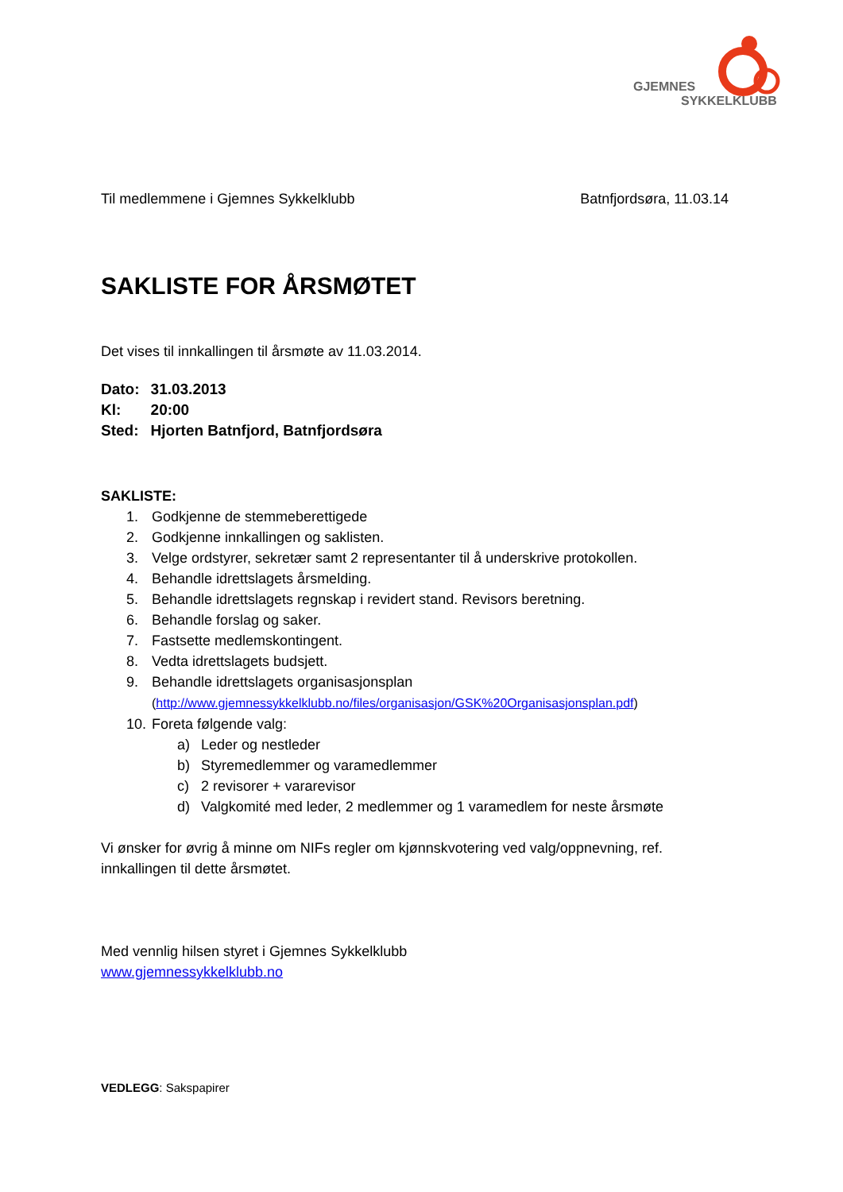GJEMNES
SYKKELKLUBB
Til medlemmene i Gjemnes Sykkelklubb Batnfjordsøra, 11.03.14
SAKLISTE FOR ÅRSMØTET
Det vises til innkallingen til årsmøte av 11.03.2014.
| Dato: | 31.03.2013 |
| Kl: | 20:00 |
| Sted: | Hjorten Batnfjord, Batnfjordsøra |
SAKLISTE:
1. Godkjenne de stemmeberettigede
2. Godkjenne innkallingen og saklisten.
3. Velge ordstyrer, sekretær samt 2 representanter til å underskrive protokollen.
4. Behandle idrettslagets årsmelding.
5. Behandle idrettslagets regnskap i revidert stand. Revisors beretning.
6. Behandle forslag og saker.
7. Fastsette medlemskontingent.
8. Vedta idrettslagets budsjett.
9. Behandle idrettslagets organisasjonsplan
(http://www.gjemnessykkelklubb.no/files/organisasjon/GSK%20Organisasjonsplan.pdf)
10. Foreta følgende valg:
a) Leder og nestleder
b) Styremedlemmer og varamedlemmer
c) 2 revisorer + vararevisor
d) Valgkomité med leder, 2 medlemmer og 1 varamedlem for neste årsmøte
Vi ønsker for øvrig å minne om NIFs regler om kjønnskvotering ved valg/oppnevning, ref. innkallingen til dette årsmøtet.
Med vennlig hilsen styret i Gjemnes Sykkelklubb
www.gjemnessykkelklubb.no
VEDLEGG: Sakspapirer